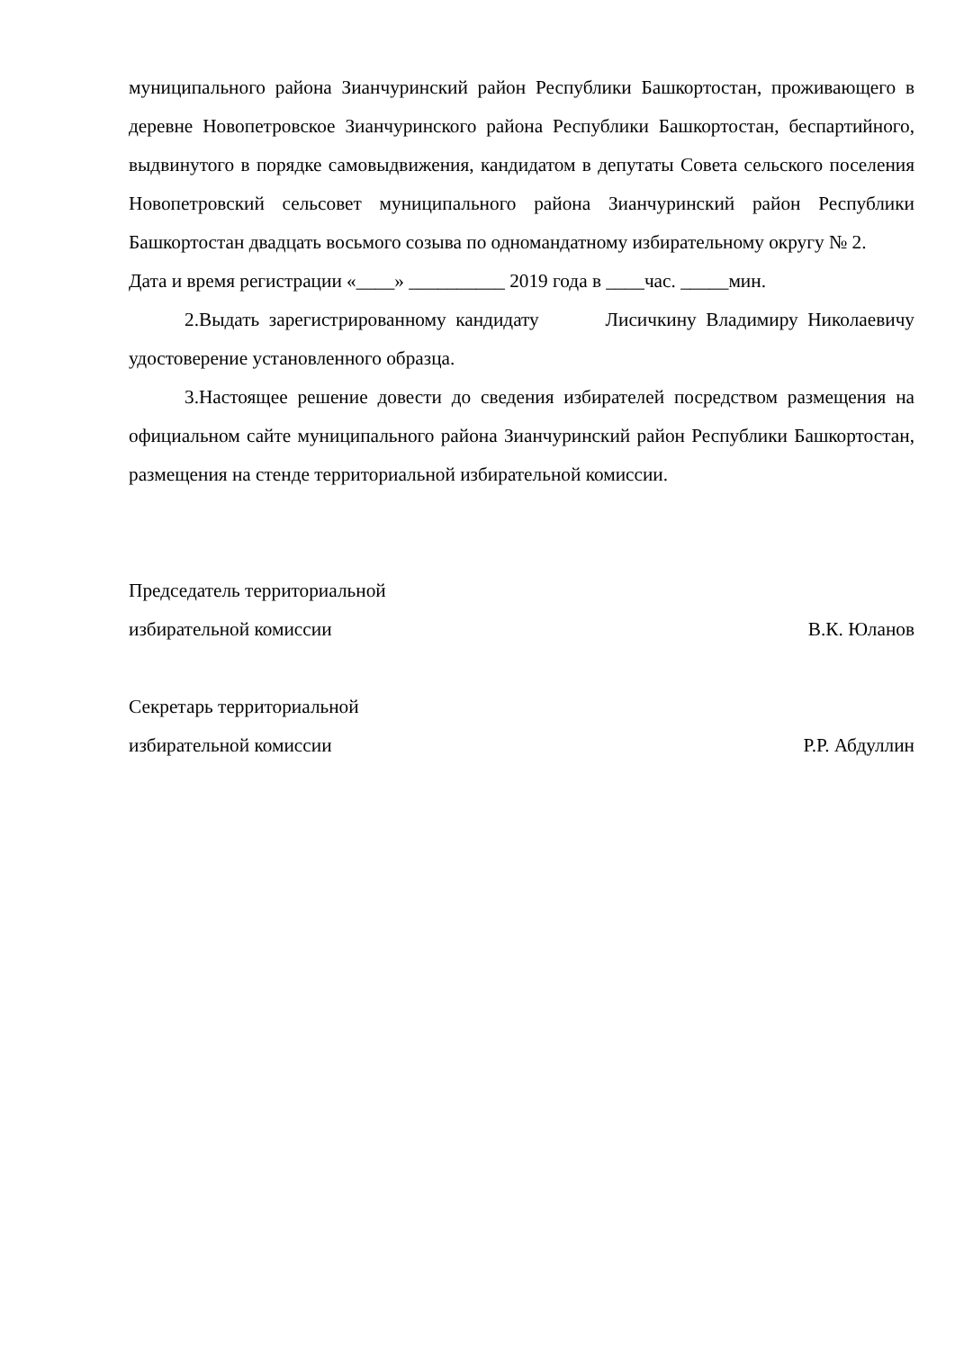муниципального района Зианчуринский район Республики Башкортостан, проживающего в деревне Новопетровское Зианчуринского района Республики Башкортостан, беспартийного, выдвинутого в порядке самовыдвижения, кандидатом в депутаты Совета сельского поселения Новопетровский сельсовет муниципального района Зианчуринский район Республики Башкортостан двадцать восьмого созыва по одномандатному избирательному округу № 2.
Дата и время регистрации «____» __________ 2019 года в ____час. _____мин.
2.Выдать зарегистрированному кандидату Лисичкину Владимиру Николаевичу удостоверение установленного образца.
3.Настоящее решение довести до сведения избирателей посредством размещения на официальном сайте муниципального района Зианчуринский район Республики Башкортостан, размещения на стенде территориальной избирательной комиссии.
Председатель территориальной
избирательной комиссии В.К. Юланов
Секретарь территориальной
избирательной комиссии Р.Р. Абдуллин